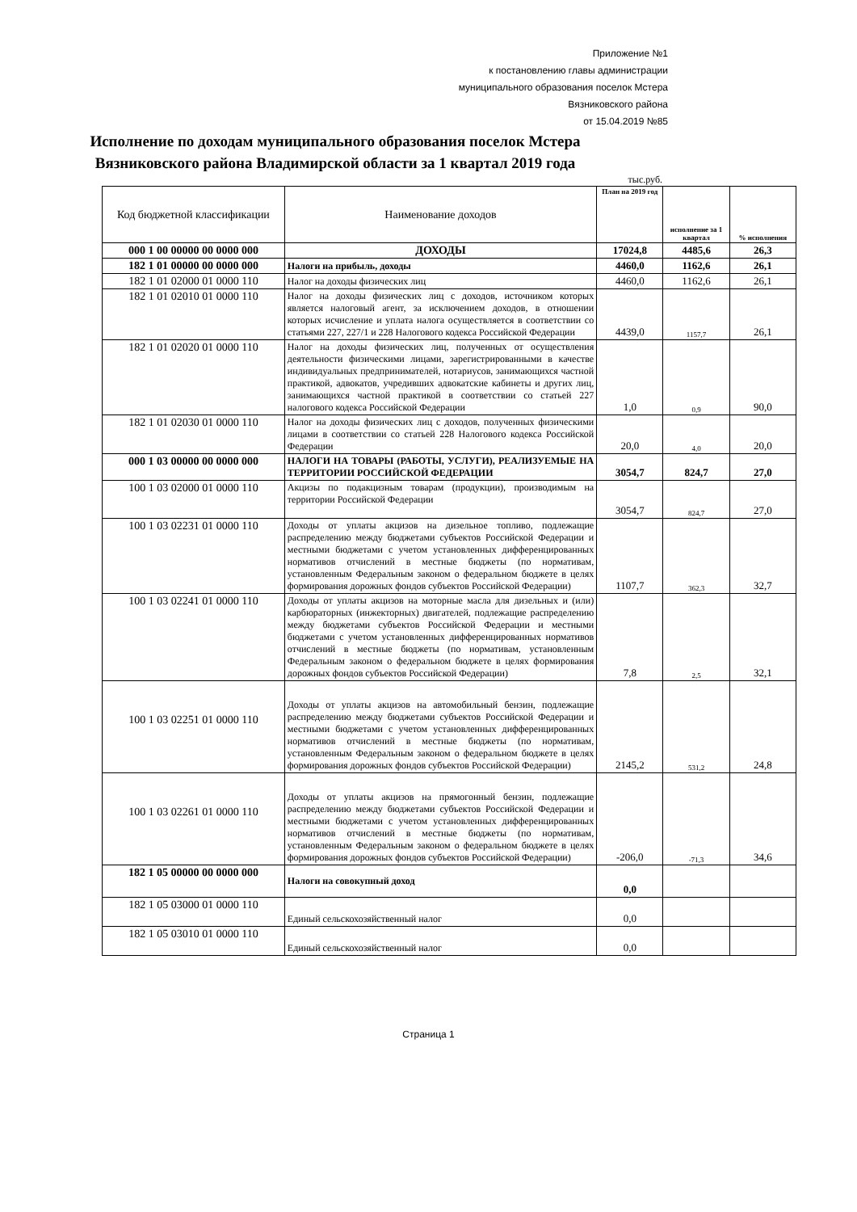Приложение №1
к постановлению главы администрации
муниципального образования поселок Мстера
Вязниковского района
от 15.04.2019 №85
Исполнение по доходам муниципального образования поселок Мстера
Вязниковского района Владимирской области за 1 квартал 2019 года
тыс.руб.
| Код бюджетной классификации | Наименование доходов | План на 2019 год | исполнение за 1 квартал | % исполнения |
| 000 1 00 00000 00 0000 000 | ДОХОДЫ | 17024,8 | 4485,6 | 26,3 |
| 182 1 01 00000 00 0000 000 | Налоги на прибыль, доходы | 4460,0 | 1162,6 | 26,1 |
| 182 1 01 02000 01 0000 110 | Налог на доходы физических лиц | 4460,0 | 1162,6 | 26,1 |
| 182 1 01 02010 01 0000 110 | Налог на доходы физических лиц с доходов, источником которых является налоговый агент, за исключением доходов, в отношении которых исчисление и уплата налога осуществляется в соответствии со статьями 227, 227/1 и 228 Налогового кодекса Российской Федерации | 4439,0 | 1157,7 | 26,1 |
| 182 1 01 02020 01 0000 110 | Налог на доходы физических лиц, полученных от осуществления деятельности физическими лицами, зарегистрированными в качестве индивидуальных предпринимателей, нотариусов, занимающихся частной практикой, адвокатов, учредивших адвокатские кабинеты и других лиц, занимающихся частной практикой в соответствии со статьей 227 налогового кодекса Российской Федерации | 1,0 | 0,9 | 90,0 |
| 182 1 01 02030 01 0000 110 | Налог на доходы физических лиц с доходов, полученных физическими лицами в соответствии со статьей 228 Налогового кодекса Российской Федерации | 20,0 | 4,0 | 20,0 |
| 000 1 03 00000 00 0000 000 | НАЛОГИ НА ТОВАРЫ (РАБОТЫ, УСЛУГИ), РЕАЛИЗУЕМЫЕ НА ТЕРРИТОРИИ РОССИЙСКОЙ ФЕДЕРАЦИИ | 3054,7 | 824,7 | 27,0 |
| 100 1 03 02000 01 0000 110 | Акцизы по подакцизным товарам (продукции), производимым на территории Российской Федерации | 3054,7 | 824,7 | 27,0 |
| 100 1 03 02231 01 0000 110 | Доходы от уплаты акцизов на дизельное топливо, подлежащие распределению между бюджетами субъектов Российской Федерации и местными бюджетами с учетом установленных дифференцированных нормативов отчислений в местные бюджеты (по нормативам, установленным Федеральным законом о федеральном бюджете в целях формирования дорожных фондов субъектов Российской Федерации) | 1107,7 | 362,3 | 32,7 |
| 100 1 03 02241 01 0000 110 | Доходы от уплаты акцизов на моторные масла для дизельных и (или) карбюраторных (инжекторных) двигателей, подлежащие распределению между бюджетами субъектов Российской Федерации и местными бюджетами с учетом установленных дифференцированных нормативов отчислений в местные бюджеты (по нормативам, установленным Федеральным законом о федеральном бюджете в целях формирования дорожных фондов субъектов Российской Федерации) | 7,8 | 2,5 | 32,1 |
| 100 1 03 02251 01 0000 110 | Доходы от уплаты акцизов на автомобильный бензин, подлежащие распределению между бюджетами субъектов Российской Федерации и местными бюджетами с учетом установленных дифференцированных нормативов отчислений в местные бюджеты (по нормативам, установленным Федеральным законом о федеральном бюджете в целях формирования дорожных фондов субъектов Российской Федерации) | 2145,2 | 531,2 | 24,8 |
| 100 1 03 02261 01 0000 110 | Доходы от уплаты акцизов на прямогонный бензин, подлежащие распределению между бюджетами субъектов Российской Федерации и местными бюджетами с учетом установленных дифференцированных нормативов отчислений в местные бюджеты (по нормативам, установленным Федеральным законом о федеральном бюджете в целях формирования дорожных фондов субъектов Российской Федерации) | -206,0 | -71,3 | 34,6 |
| 182 1 05 00000 00 0000 000 | Налоги на совокупный доход | 0,0 | | |
| 182 1 05 03000 01 0000 110 | Единый сельскохозяйственный налог | 0,0 | | |
| 182 1 05 03010 01 0000 110 | Единый сельскохозяйственный налог | 0,0 | | |
Страница 1